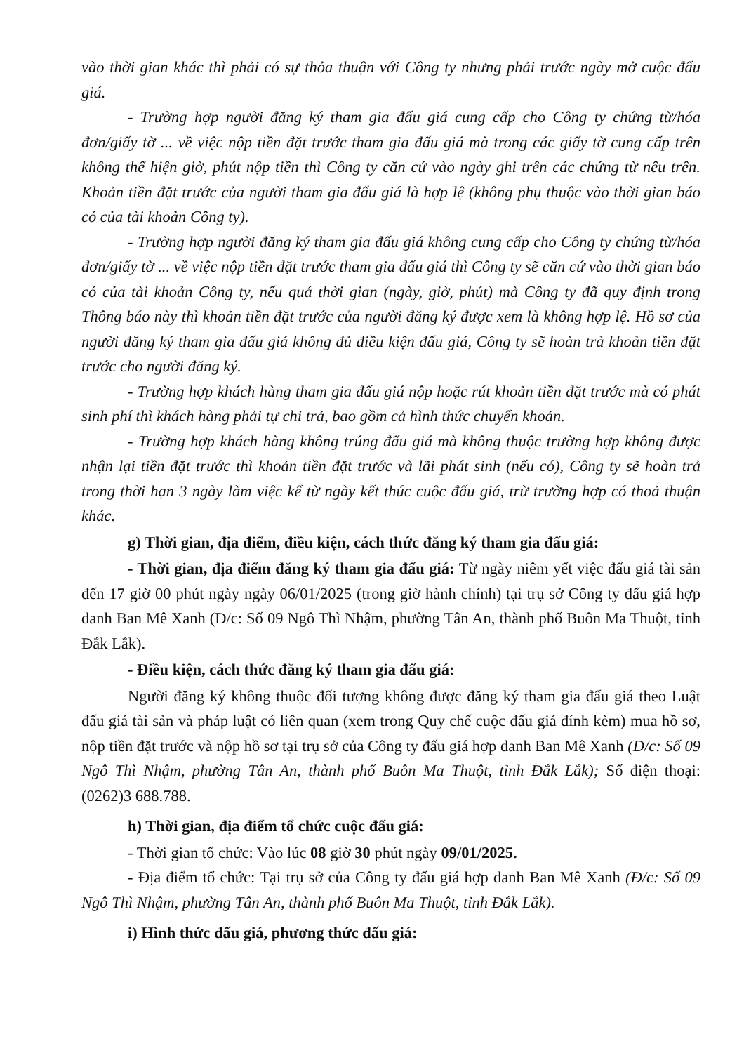vào thời gian khác thì phải có sự thỏa thuận với Công ty nhưng phải trước ngày mở cuộc đấu giá.
- Trường hợp người đăng ký tham gia đấu giá cung cấp cho Công ty chứng từ/hóa đơn/giấy tờ ... về việc nộp tiền đặt trước tham gia đấu giá mà trong các giấy tờ cung cấp trên không thể hiện giờ, phút nộp tiền thì Công ty căn cứ vào ngày ghi trên các chứng từ nêu trên. Khoản tiền đặt trước của người tham gia đấu giá là hợp lệ (không phụ thuộc vào thời gian báo có của tài khoản Công ty).
- Trường hợp người đăng ký tham gia đấu giá không cung cấp cho Công ty chứng từ/hóa đơn/giấy tờ ... về việc nộp tiền đặt trước tham gia đấu giá thì Công ty sẽ căn cứ vào thời gian báo có của tài khoản Công ty, nếu quá thời gian (ngày, giờ, phút) mà Công ty đã quy định trong Thông báo này thì khoản tiền đặt trước của người đăng ký được xem là không hợp lệ. Hồ sơ của người đăng ký tham gia đấu giá không đủ điều kiện đấu giá, Công ty sẽ hoàn trả khoản tiền đặt trước cho người đăng ký.
- Trường hợp khách hàng tham gia đấu giá nộp hoặc rút khoản tiền đặt trước mà có phát sinh phí thì khách hàng phải tự chi trả, bao gồm cả hình thức chuyển khoản.
- Trường hợp khách hàng không trúng đấu giá mà không thuộc trường hợp không được nhận lại tiền đặt trước thì khoản tiền đặt trước và lãi phát sinh (nếu có), Công ty sẽ hoàn trả trong thời hạn 3 ngày làm việc kể từ ngày kết thúc cuộc đấu giá, trừ trường hợp có thoả thuận khác.
g) Thời gian, địa điểm, điều kiện, cách thức đăng ký tham gia đấu giá:
- Thời gian, địa điểm đăng ký tham gia đấu giá: Từ ngày niêm yết việc đấu giá tài sản đến 17 giờ 00 phút ngày ngày 06/01/2025 (trong giờ hành chính) tại trụ sở Công ty đấu giá hợp danh Ban Mê Xanh (Đ/c: Số 09 Ngô Thì Nhậm, phường Tân An, thành phố Buôn Ma Thuột, tỉnh Đắk Lắk).
- Điều kiện, cách thức đăng ký tham gia đấu giá:
Người đăng ký không thuộc đối tượng không được đăng ký tham gia đấu giá theo Luật đấu giá tài sản và pháp luật có liên quan (xem trong Quy chế cuộc đấu giá đính kèm) mua hồ sơ, nộp tiền đặt trước và nộp hồ sơ tại trụ sở của Công ty đấu giá hợp danh Ban Mê Xanh (Đ/c: Số 09 Ngô Thì Nhậm, phường Tân An, thành phố Buôn Ma Thuột, tỉnh Đắk Lắk); Số điện thoại: (0262)3 688.788.
h) Thời gian, địa điểm tổ chức cuộc đấu giá:
- Thời gian tổ chức: Vào lúc 08 giờ 30 phút ngày 09/01/2025.
- Địa điểm tổ chức: Tại trụ sở của Công ty đấu giá hợp danh Ban Mê Xanh (Đ/c: Số 09 Ngô Thì Nhậm, phường Tân An, thành phố Buôn Ma Thuột, tỉnh Đắk Lắk).
i) Hình thức đấu giá, phương thức đấu giá: